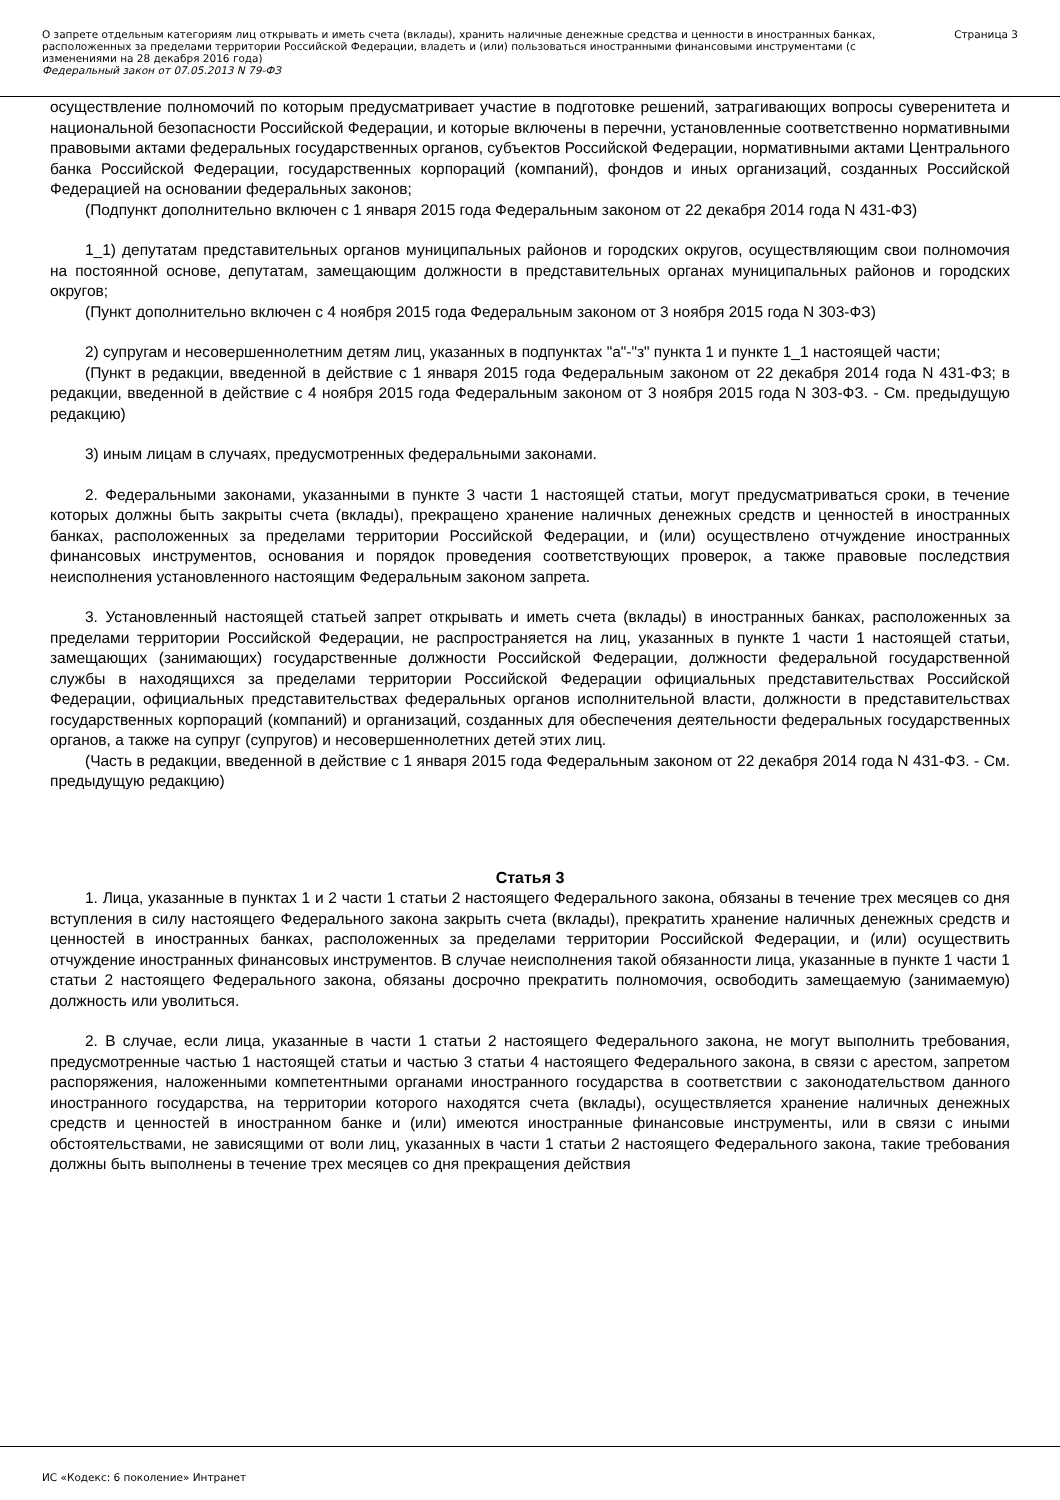О запрете отдельным категориям лиц открывать и иметь счета (вклады), хранить наличные денежные средства и ценности в иностранных банках, расположенных за пределами территории Российской Федерации, владеть и (или) пользоваться иностранными финансовыми инструментами (с изменениями на 28 декабря 2016 года)
Федеральный закон от 07.05.2013 N 79-ФЗ
Страница 3
осуществление полномочий по которым предусматривает участие в подготовке решений, затрагивающих вопросы суверенитета и национальной безопасности Российской Федерации, и которые включены в перечни, установленные соответственно нормативными правовыми актами федеральных государственных органов, субъектов Российской Федерации, нормативными актами Центрального банка Российской Федерации, государственных корпораций (компаний), фондов и иных организаций, созданных Российской Федерацией на основании федеральных законов;
(Подпункт дополнительно включен с 1 января 2015 года Федеральным законом от 22 декабря 2014 года N 431-ФЗ)
1_1) депутатам представительных органов муниципальных районов и городских округов, осуществляющим свои полномочия на постоянной основе, депутатам, замещающим должности в представительных органах муниципальных районов и городских округов;
(Пункт дополнительно включен с 4 ноября 2015 года Федеральным законом от 3 ноября 2015 года N 303-ФЗ)
2) супругам и несовершеннолетним детям лиц, указанных в подпунктах "а"-"з" пункта 1 и пункте 1_1 настоящей части;
(Пункт в редакции, введенной в действие с 1 января 2015 года Федеральным законом от 22 декабря 2014 года N 431-ФЗ; в редакции, введенной в действие с 4 ноября 2015 года Федеральным законом от 3 ноября 2015 года N 303-ФЗ. - См. предыдущую редакцию)
3) иным лицам в случаях, предусмотренных федеральными законами.
2. Федеральными законами, указанными в пункте 3 части 1 настоящей статьи, могут предусматриваться сроки, в течение которых должны быть закрыты счета (вклады), прекращено хранение наличных денежных средств и ценностей в иностранных банках, расположенных за пределами территории Российской Федерации, и (или) осуществлено отчуждение иностранных финансовых инструментов, основания и порядок проведения соответствующих проверок, а также правовые последствия неисполнения установленного настоящим Федеральным законом запрета.
3. Установленный настоящей статьей запрет открывать и иметь счета (вклады) в иностранных банках, расположенных за пределами территории Российской Федерации, не распространяется на лиц, указанных в пункте 1 части 1 настоящей статьи, замещающих (занимающих) государственные должности Российской Федерации, должности федеральной государственной службы в находящихся за пределами территории Российской Федерации официальных представительствах Российской Федерации, официальных представительствах федеральных органов исполнительной власти, должности в представительствах государственных корпораций (компаний) и организаций, созданных для обеспечения деятельности федеральных государственных органов, а также на супруг (супругов) и несовершеннолетних детей этих лиц.
(Часть в редакции, введенной в действие с 1 января 2015 года Федеральным законом от 22 декабря 2014 года N 431-ФЗ. - См. предыдущую редакцию)
Статья 3
1. Лица, указанные в пунктах 1 и 2 части 1 статьи 2 настоящего Федерального закона, обязаны в течение трех месяцев со дня вступления в силу настоящего Федерального закона закрыть счета (вклады), прекратить хранение наличных денежных средств и ценностей в иностранных банках, расположенных за пределами территории Российской Федерации, и (или) осуществить отчуждение иностранных финансовых инструментов. В случае неисполнения такой обязанности лица, указанные в пункте 1 части 1 статьи 2 настоящего Федерального закона, обязаны досрочно прекратить полномочия, освободить замещаемую (занимаемую) должность или уволиться.
2. В случае, если лица, указанные в части 1 статьи 2 настоящего Федерального закона, не могут выполнить требования, предусмотренные частью 1 настоящей статьи и частью 3 статьи 4 настоящего Федерального закона, в связи с арестом, запретом распоряжения, наложенными компетентными органами иностранного государства в соответствии с законодательством данного иностранного государства, на территории которого находятся счета (вклады), осуществляется хранение наличных денежных средств и ценностей в иностранном банке и (или) имеются иностранные финансовые инструменты, или в связи с иными обстоятельствами, не зависящими от воли лиц, указанных в части 1 статьи 2 настоящего Федерального закона, такие требования должны быть выполнены в течение трех месяцев со дня прекращения действия
ИС «Кодекс: 6 поколение» Интранет